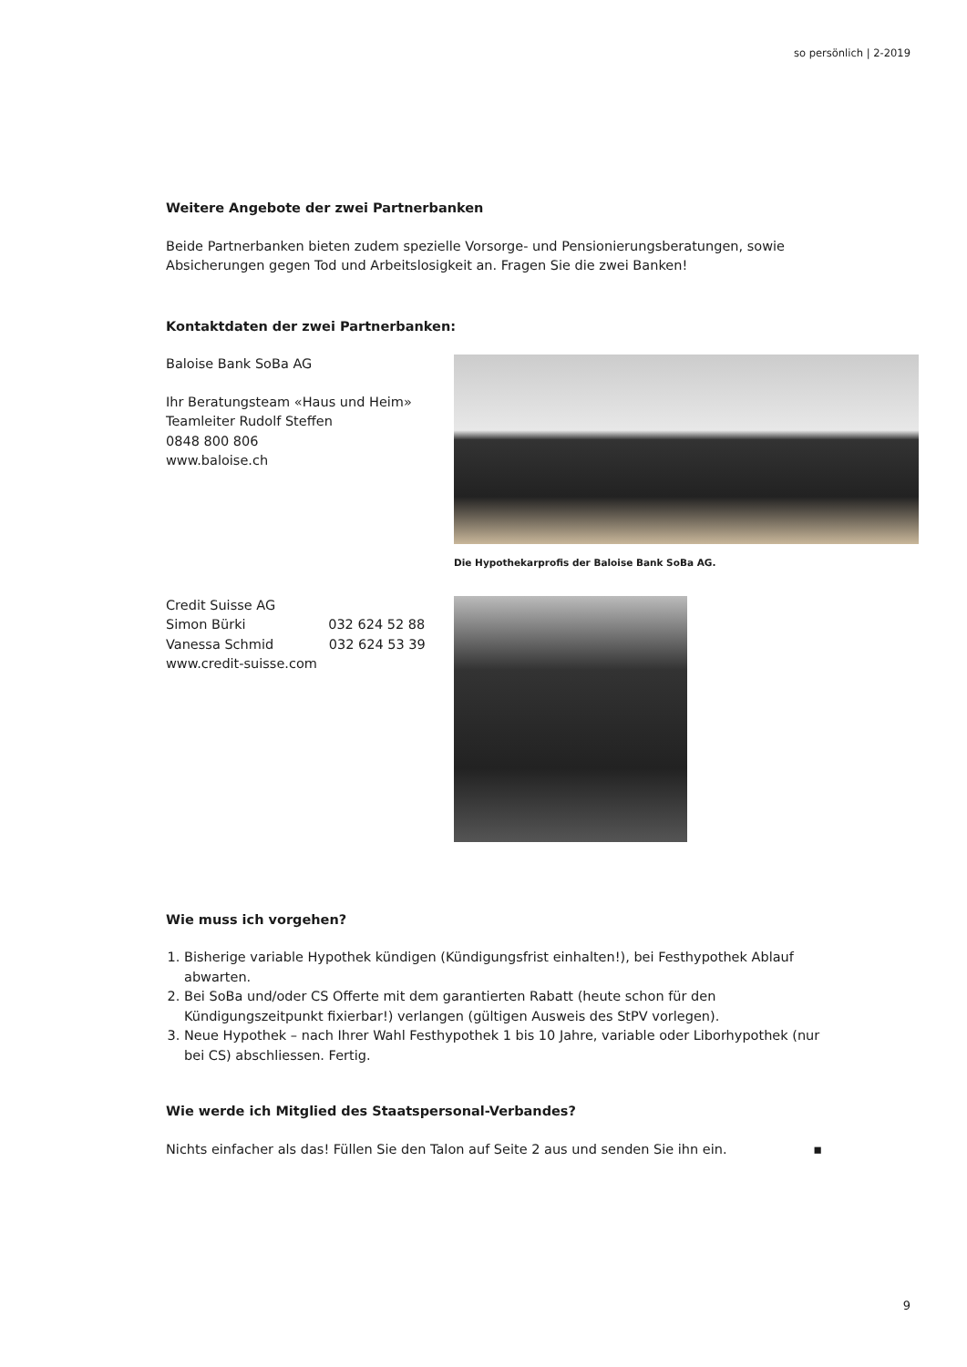so persönlich | 2-2019
Weitere Angebote der zwei Partnerbanken
Beide Partnerbanken bieten zudem spezielle Vorsorge- und Pensionierungsberatungen, sowie Absiche­rungen gegen Tod und Arbeitslosigkeit an. Fragen Sie die zwei Banken!
Kontaktdaten der zwei Partnerbanken:
Baloise Bank SoBa AG
Ihr Beratungsteam «Haus und Heim»
Teamleiter Rudolf Steffen
0848 800 806
www.baloise.ch
Die Hypothekarprofis der Baloise Bank SoBa AG.
Credit Suisse AG
Simon Bürki 032 624 52 88
Vanessa Schmid 032 624 53 39
www.credit-suisse.com
Wie muss ich vorgehen?
1. Bisherige variable Hypothek kündigen (Kündigungsfrist einhalten!), bei Festhypothek Ablauf abwarten.
2. Bei SoBa und/oder CS Offerte mit dem garantierten Rabatt (heute schon für den Kündigungszeitpunkt fixierbar!) verlangen (gültigen Ausweis des StPV vorlegen).
3. Neue Hypothek – nach Ihrer Wahl Festhypothek 1 bis 10 Jahre, variable oder Liborhypothek (nur bei CS) abschliessen. Fertig.
Wie werde ich Mitglied des Staatspersonal-Verbandes?
Nichts einfacher als das! Füllen Sie den Talon auf Seite 2 aus und senden Sie ihn ein. ▪
9